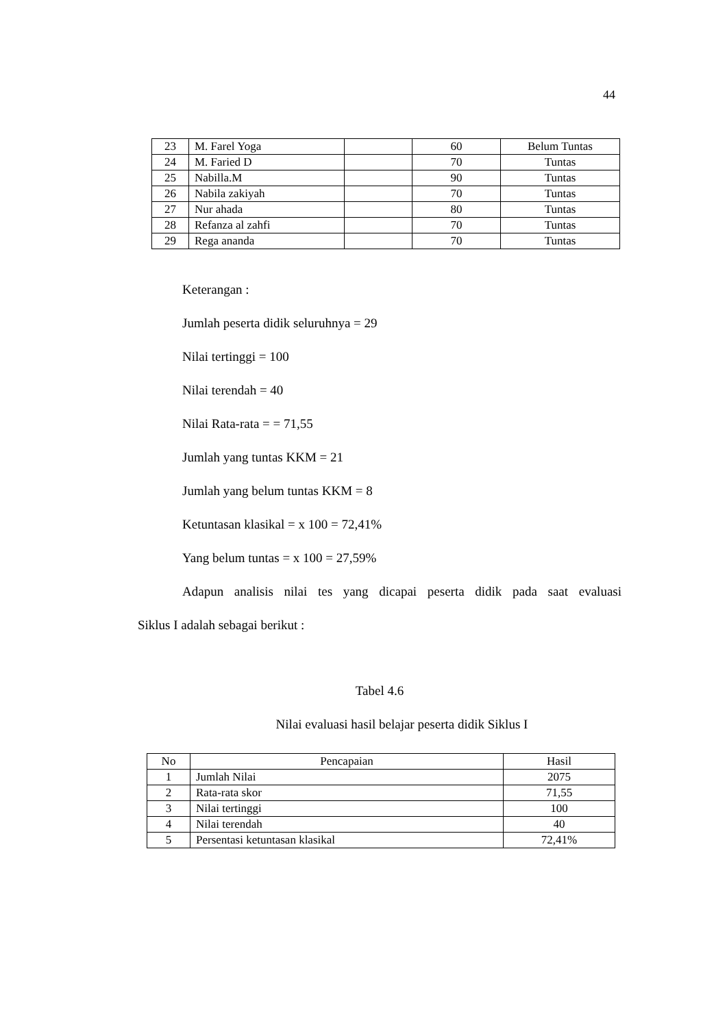44
| 23 | M. Farel Yoga | | 60 | Belum Tuntas |
| 24 | M. Faried D | | 70 | Tuntas |
| 25 | Nabilla.M | | 90 | Tuntas |
| 26 | Nabila zakiyah | | 70 | Tuntas |
| 27 | Nur ahada | | 80 | Tuntas |
| 28 | Refanza al zahfi | | 70 | Tuntas |
| 29 | Rega ananda | | 70 | Tuntas |
Keterangan :
Jumlah peserta didik seluruhnya = 29
Nilai tertinggi = 100
Nilai terendah = 40
Nilai Rata-rata = = 71,55
Jumlah yang tuntas KKM = 21
Jumlah yang belum tuntas KKM = 8
Ketuntasan klasikal = x 100 = 72,41%
Yang belum tuntas = x 100 = 27,59%
Adapun analisis nilai tes yang dicapai peserta didik pada saat evaluasi
Siklus I adalah sebagai berikut :
Tabel 4.6
Nilai evaluasi hasil belajar peserta didik Siklus I
| No | Pencapaian | Hasil |
| --- | --- | --- |
| 1 | Jumlah Nilai | 2075 |
| 2 | Rata-rata skor | 71,55 |
| 3 | Nilai tertinggi | 100 |
| 4 | Nilai terendah | 40 |
| 5 | Persentasi ketuntasan klasikal | 72,41% |